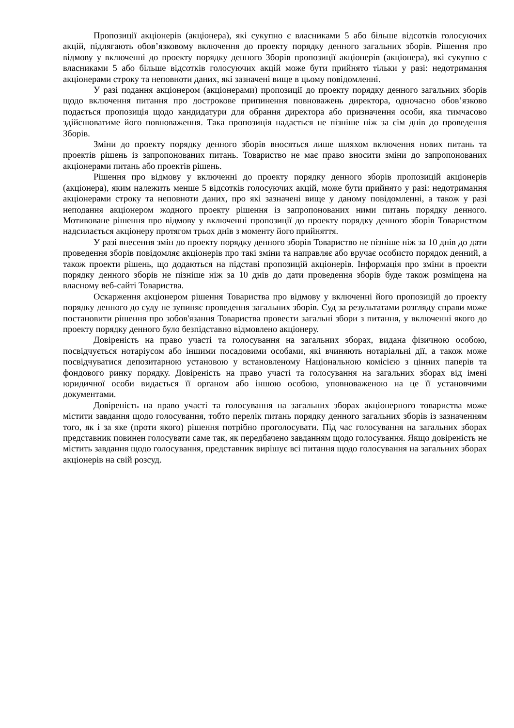Пропозиції акціонерів (акціонера), які сукупно є власниками 5 або більше відсотків голосуючих акцій, підлягають обов’язковому включення до проекту порядку денного загальних зборів. Рішення про відмову у включенні до проекту порядку денного Зборів пропозиції акціонерів (акціонера), які сукупно є власниками 5 або більше відсотків голосуючих акцій може бути прийнято тільки у разі: недотримання акціонерами строку та неповноти даних, які зазначені вище в цьому повідомленні.
У разі подання акціонером (акціонерами) пропозиції до проекту порядку денного загальних зборів щодо включення питання про дострокове припинення повноважень директора, одночасно обов’язково подається пропозиція щодо кандидатури для обрання директора або призначення особи, яка тимчасово здійснюватиме його повноваження. Така пропозиція надається не пізніше ніж за сім днів до проведення Зборів.
Зміни до проекту порядку денного зборів вносяться лише шляхом включення нових питань та проектів рішень із запропонованих питань. Товариство не має право вносити зміни до запропонованих акціонерами питань або проектів рішень.
Рішення про відмову у включенні до проекту порядку денного зборів пропозицій акціонерів (акціонера), яким належить менше 5 відсотків голосуючих акцій, може бути прийнято у разі: недотримання акціонерами строку та неповноти даних, про які зазначені вище у даному повідомленні, а також у разі неподання акціонером жодного проекту рішення із запропонованих ними питань порядку денного. Мотивоване рішення про відмову у включенні пропозиції до проекту порядку денного зборів Товариством надсилається акціонеру протягом трьох днів з моменту його прийняття.
У разі внесення змін до проекту порядку денного зборів Товариство не пізніше ніж за 10 днів до дати проведення зборів повідомляє акціонерів про такі зміни та направляє або вручає особисто порядок денний, а також проекти рішень, що додаються на підставі пропозицій акціонерів. Інформація про зміни в проекти порядку денного зборів не пізніше ніж за 10 днів до дати проведення зборів буде також розміщена на власному веб-сайті Товариства.
Оскарження акціонером рішення Товариства про відмову у включенні його пропозицій до проекту порядку денного до суду не зупиняє проведення загальних зборів. Суд за результатами розгляду справи може постановити рішення про зобов'язання Товариства провести загальні збори з питання, у включенні якого до проекту порядку денного було безпідставно відмовлено акціонеру.
Довіреність на право участі та голосування на загальних зборах, видана фізичною особою, посвідчується нотаріусом або іншими посадовими особами, які вчиняють нотаріальні дії, а також може посвідчуватися депозитарною установою у встановленому Національною комісією з цінних паперів та фондового ринку порядку. Довіреність на право участі та голосування на загальних зборах від імені юридичної особи видається її органом або іншою особою, уповноваженою на це її установчими документами.
Довіреність на право участі та голосування на загальних зборах акціонерного товариства може містити завдання щодо голосування, тобто перелік питань порядку денного загальних зборів із зазначенням того, як і за яке (проти якого) рішення потрібно проголосувати. Під час голосування на загальних зборах представник повинен голосувати саме так, як передбачено завданням щодо голосування. Якщо довіреність не містить завдання щодо голосування, представник вирішує всі питання щодо голосування на загальних зборах акціонерів на свій розсуд.